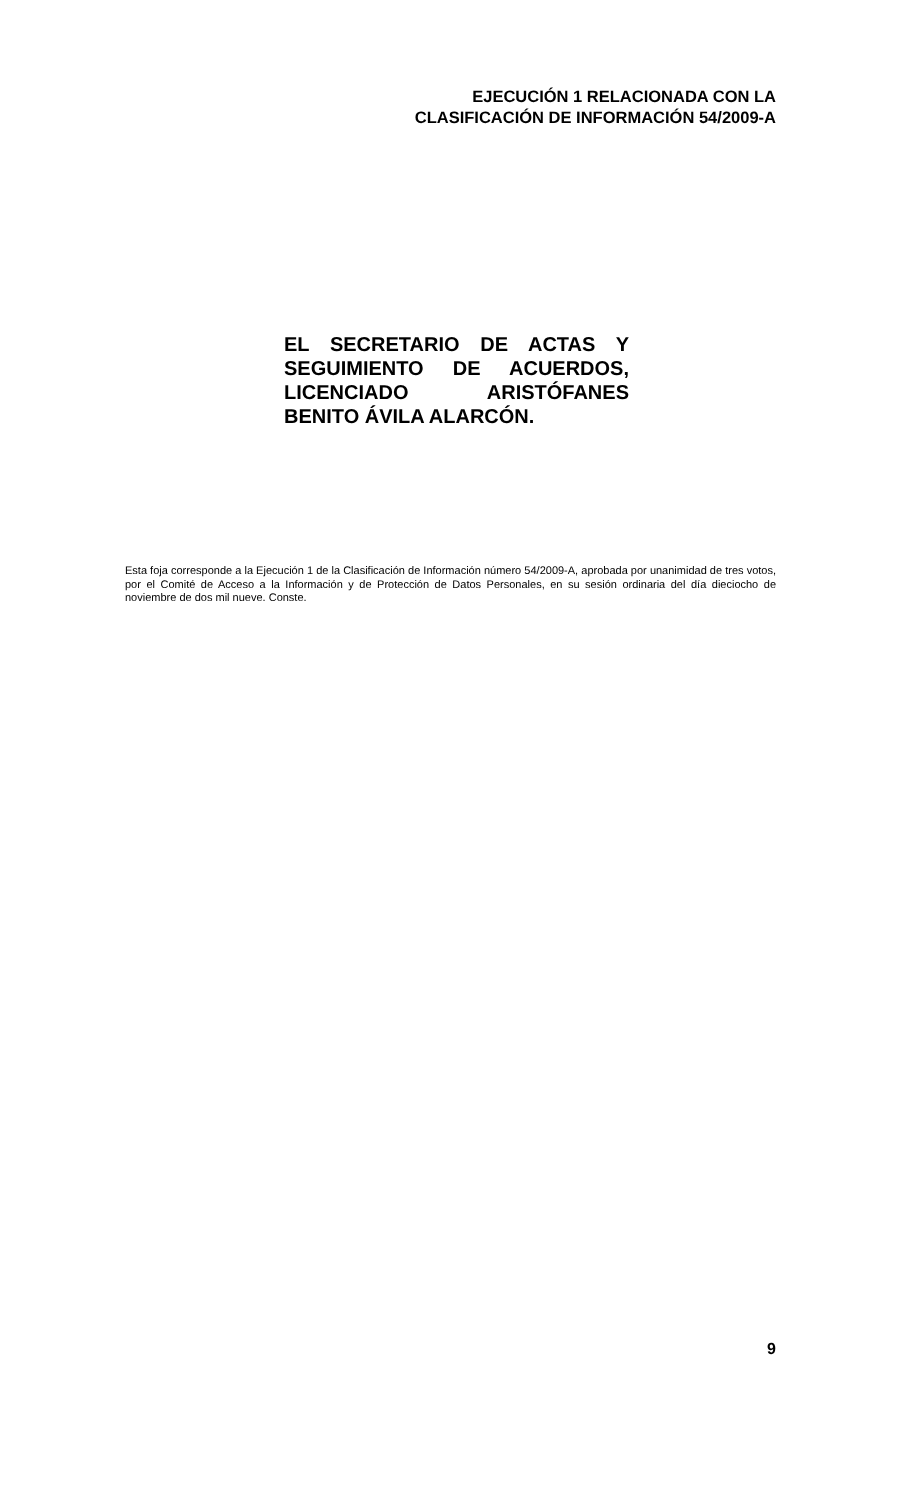EJECUCIÓN 1 RELACIONADA CON LA
CLASIFICACIÓN DE INFORMACIÓN 54/2009-A
EL SECRETARIO DE ACTAS Y
SEGUIMIENTO DE ACUERDOS,
LICENCIADO ARISTÓFANES
BENITO ÁVILA ALARCÓN.
Esta foja corresponde a la Ejecución 1 de la Clasificación de Información número 54/2009-A, aprobada por unanimidad de tres votos, por el Comité de Acceso a la Información y de Protección de Datos Personales, en su sesión ordinaria del día dieciocho de noviembre de dos mil nueve. Conste.
9